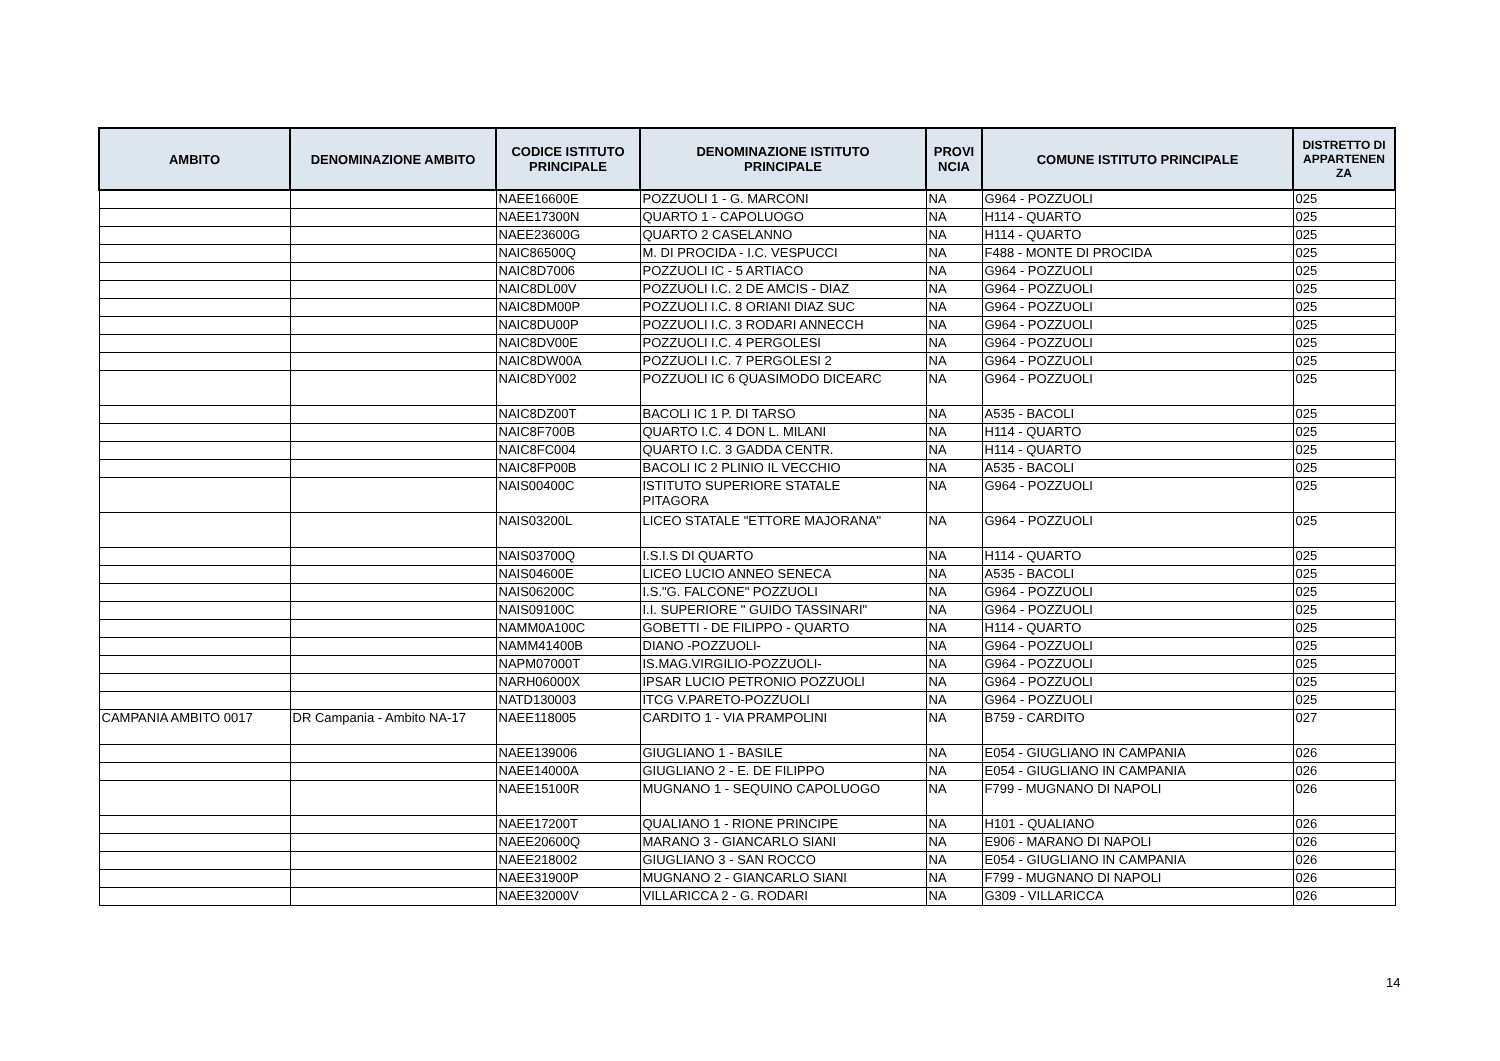| AMBITO | DENOMINAZIONE AMBITO | CODICE ISTITUTO PRINCIPALE | DENOMINAZIONE ISTITUTO PRINCIPALE | PROVI NCIA | COMUNE ISTITUTO PRINCIPALE | DISTRETTO DI APPARTENEN ZA |
| --- | --- | --- | --- | --- | --- | --- |
| | | NAEE16600E | POZZUOLI 1 - G. MARCONI | NA | G964 - POZZUOLI | 025 |
| | | NAEE17300N | QUARTO 1 - CAPOLUOGO | NA | H114 - QUARTO | 025 |
| | | NAEE23600G | QUARTO 2 CASELANNO | NA | H114 - QUARTO | 025 |
| | | NAIC86500Q | M. DI PROCIDA - I.C. VESPUCCI | NA | F488 - MONTE DI PROCIDA | 025 |
| | | NAIC8D7006 | POZZUOLI IC - 5 ARTIACO | NA | G964 - POZZUOLI | 025 |
| | | NAIC8DL00V | POZZUOLI I.C. 2 DE AMCIS - DIAZ | NA | G964 - POZZUOLI | 025 |
| | | NAIC8DM00P | POZZUOLI I.C. 8 ORIANI DIAZ SUC | NA | G964 - POZZUOLI | 025 |
| | | NAIC8DU00P | POZZUOLI I.C. 3 RODARI ANNECCH | NA | G964 - POZZUOLI | 025 |
| | | NAIC8DV00E | POZZUOLI I.C. 4 PERGOLESI | NA | G964 - POZZUOLI | 025 |
| | | NAIC8DW00A | POZZUOLI I.C. 7 PERGOLESI 2 | NA | G964 - POZZUOLI | 025 |
| | | NAIC8DY002 | POZZUOLI IC 6 QUASIMODO DICEARC | NA | G964 - POZZUOLI | 025 |
| | | NAIC8DZ00T | BACOLI IC 1 P. DI TARSO | NA | A535 - BACOLI | 025 |
| | | NAIC8F700B | QUARTO I.C. 4 DON L. MILANI | NA | H114 - QUARTO | 025 |
| | | NAIC8FC004 | QUARTO I.C. 3 GADDA CENTR. | NA | H114 - QUARTO | 025 |
| | | NAIC8FP00B | BACOLI IC 2 PLINIO IL VECCHIO | NA | A535 - BACOLI | 025 |
| | | NAIS00400C | ISTITUTO SUPERIORE STATALE PITAGORA | NA | G964 - POZZUOLI | 025 |
| | | NAIS03200L | LICEO STATALE "ETTORE MAJORANA" | NA | G964 - POZZUOLI | 025 |
| | | NAIS03700Q | I.S.I.S DI QUARTO | NA | H114 - QUARTO | 025 |
| | | NAIS04600E | LICEO LUCIO ANNEO SENECA | NA | A535 - BACOLI | 025 |
| | | NAIS06200C | I.S."G. FALCONE" POZZUOLI | NA | G964 - POZZUOLI | 025 |
| | | NAIS09100C | I.I. SUPERIORE " GUIDO TASSINARI" | NA | G964 - POZZUOLI | 025 |
| | | NAMM0A100C | GOBETTI - DE FILIPPO - QUARTO | NA | H114 - QUARTO | 025 |
| | | NAMM41400B | DIANO -POZZUOLI- | NA | G964 - POZZUOLI | 025 |
| | | NAPM07000T | IS.MAG.VIRGILIO-POZZUOLI- | NA | G964 - POZZUOLI | 025 |
| | | NARH06000X | IPSAR LUCIO PETRONIO POZZUOLI | NA | G964 - POZZUOLI | 025 |
| | | NATD130003 | ITCG V.PARETO-POZZUOLI | NA | G964 - POZZUOLI | 025 |
| CAMPANIA AMBITO 0017 | DR Campania - Ambito NA-17 | NAEE118005 | CARDITO 1 - VIA PRAMPOLINI | NA | B759 - CARDITO | 027 |
| | | NAEE139006 | GIUGLIANO 1 - BASILE | NA | E054 - GIUGLIANO IN CAMPANIA | 026 |
| | | NAEE14000A | GIUGLIANO 2 - E. DE FILIPPO | NA | E054 - GIUGLIANO IN CAMPANIA | 026 |
| | | NAEE15100R | MUGNANO 1 - SEQUINO CAPOLUOGO | NA | F799 - MUGNANO DI NAPOLI | 026 |
| | | NAEE17200T | QUALIANO 1 - RIONE PRINCIPE | NA | H101 - QUALIANO | 026 |
| | | NAEE20600Q | MARANO 3 - GIANCARLO SIANI | NA | E906 - MARANO DI NAPOLI | 026 |
| | | NAEE218002 | GIUGLIANO 3 - SAN ROCCO | NA | E054 - GIUGLIANO IN CAMPANIA | 026 |
| | | NAEE31900P | MUGNANO 2 - GIANCARLO SIANI | NA | F799 - MUGNANO DI NAPOLI | 026 |
| | | NAEE32000V | VILLARICCA 2 - G. RODARI | NA | G309 - VILLARICCA | 026 |
14